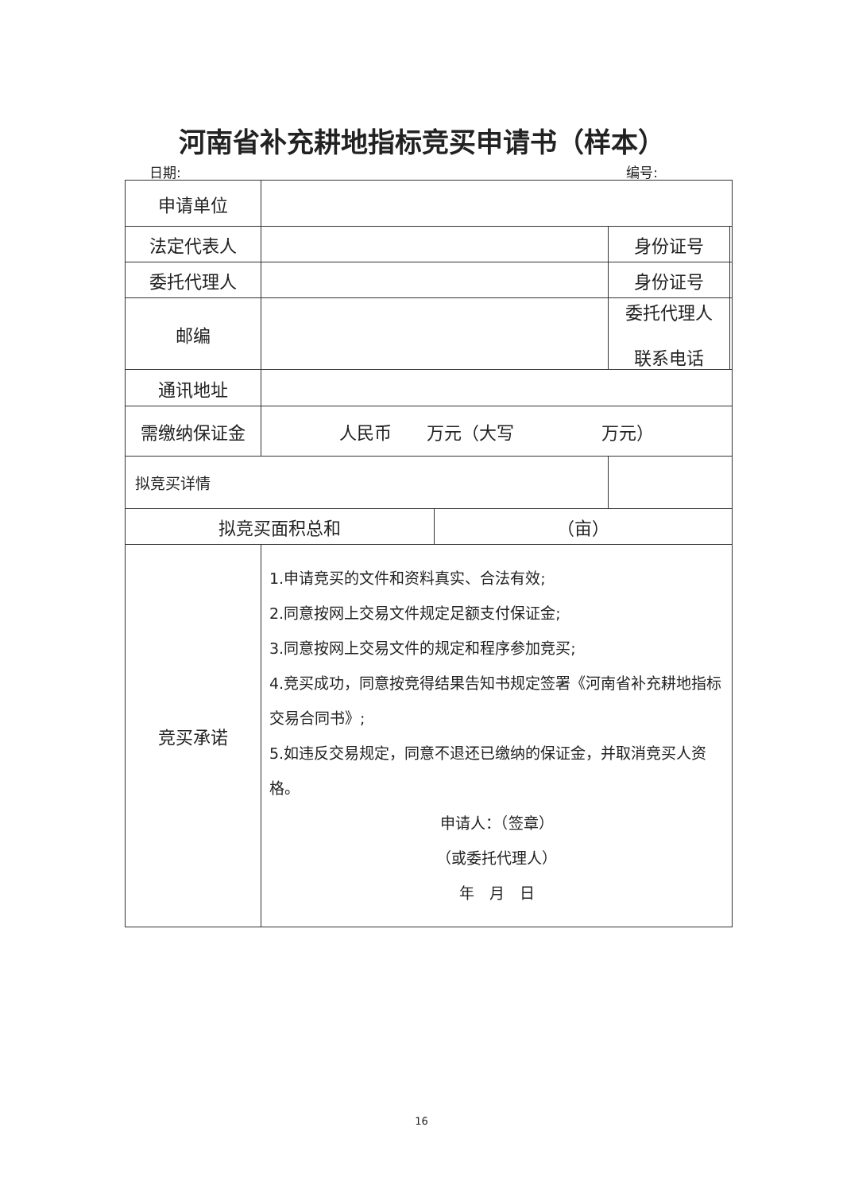河南省补充耕地指标竞买申请书（样本）
日期: 编号:
| 申请单位 | | | | |
| 法定代表人 | | | 身份证号 | |
| 委托代理人 | | | 身份证号 | |
| 邮编 | | | 委托代理人 联系电话 | |
| 通讯地址 | | | | |
| 需缴纳保证金 | 人民币 万元（大写 万元） | | | |
| 拟竞买详情 | | | | |
| 拟竞买面积总和 | | （亩） | | |
| 竞买承诺 | 1.申请竞买的文件和资料真实、合法有效; 2.同意按网上交易文件规定足额支付保证金; 3.同意按网上交易文件的规定和程序参加竞买; 4.竞买成功，同意按竞得结果告知书规定签署《河南省补充耕地指标交易合同书》; 5.如违反交易规定，同意不退还已缴纳的保证金，并取消竞买人资格。 申请人：（签章） （或委托代理人） 年 月 日 | | | |
16